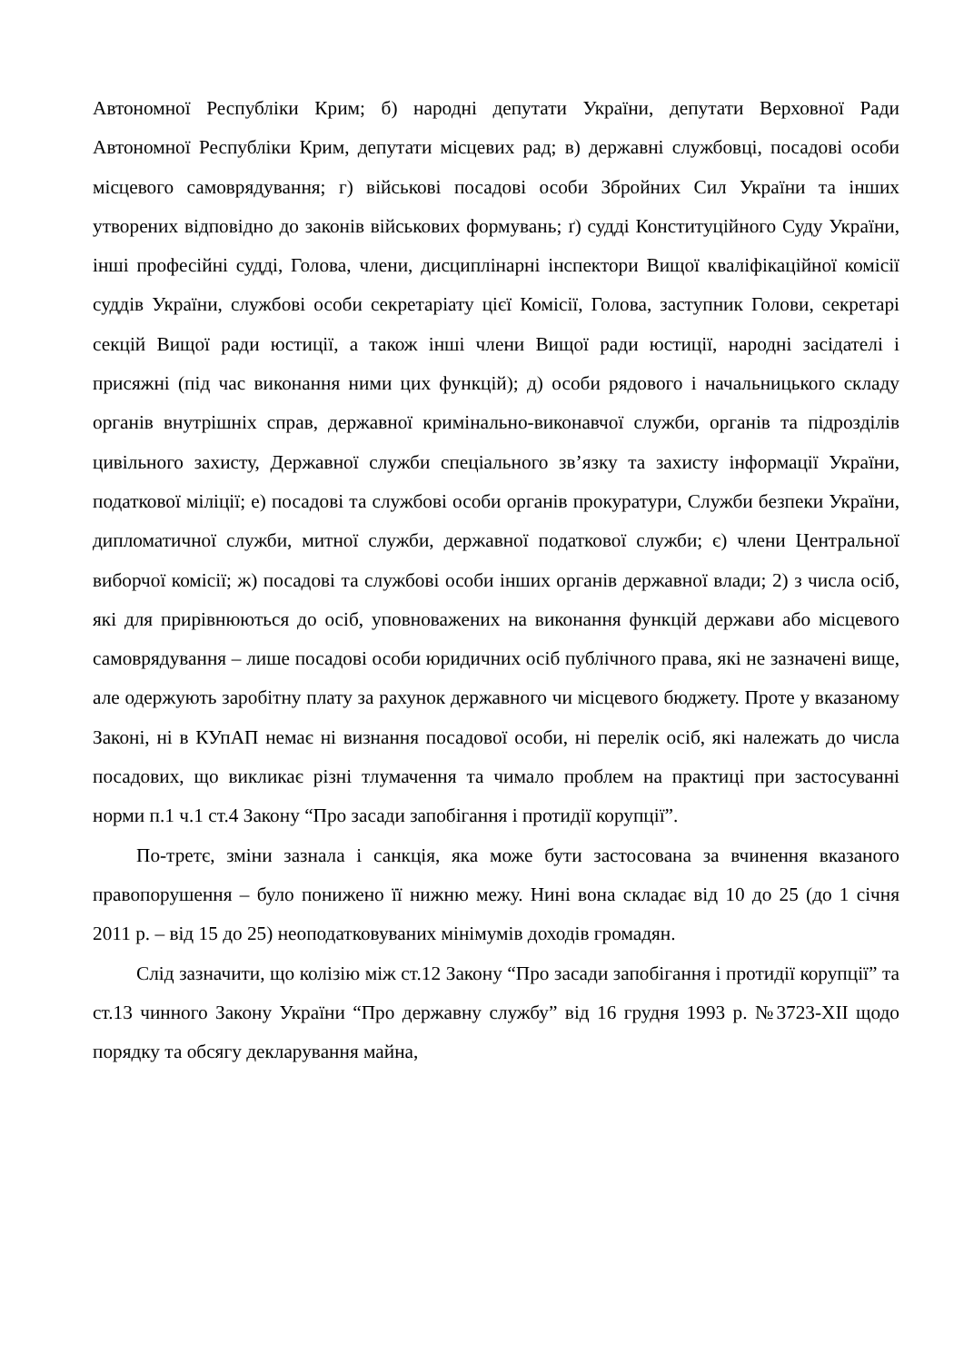Автономної Республіки Крим; б) народні депутати України, депутати Верховної Ради Автономної Республіки Крим, депутати місцевих рад; в) державні службовці, посадові особи місцевого самоврядування; г) військові посадові особи Збройних Сил України та інших утворених відповідно до законів військових формувань; ґ) судді Конституційного Суду України, інші професійні судді, Голова, члени, дисциплінарні інспектори Вищої кваліфікаційної комісії суддів України, службові особи секретаріату цієї Комісії, Голова, заступник Голови, секретарі секцій Вищої ради юстиції, а також інші члени Вищої ради юстиції, народні засідателі і присяжні (під час виконання ними цих функцій); д) особи рядового і начальницького складу органів внутрішніх справ, державної кримінально-виконавчої служби, органів та підрозділів цивільного захисту, Державної служби спеціального зв’язку та захисту інформації України, податкової міліції; е) посадові та службові особи органів прокуратури, Служби безпеки України, дипломатичної служби, митної служби, державної податкової служби; є) члени Центральної виборчої комісії; ж) посадові та службові особи інших органів державної влади; 2) з числа осіб, які для прирівнюються до осіб, уповноважених на виконання функцій держави або місцевого самоврядування – лише посадові особи юридичних осіб публічного права, які не зазначені вище, але одержують заробітну плату за рахунок державного чи місцевого бюджету. Проте у вказаному Законі, ні в КУпАП немає ні визнання посадової особи, ні перелік осіб, які належать до числа посадових, що викликає різні тлумачення та чимало проблем на практиці при застосуванні норми п.1 ч.1 ст.4 Закону “Про засади запобігання і протидії корупції”.
По-третє, зміни зазнала і санкція, яка може бути застосована за вчинення вказаного правопорушення – було понижено її нижню межу. Нині вона складає від 10 до 25 (до 1 січня 2011 р. – від 15 до 25) неоподатковуваних мінімумів доходів громадян.
Слід зазначити, що колізію між ст.12 Закону “Про засади запобігання і протидії корупції” та ст.13 чинного Закону України “Про державну службу” від 16 грудня 1993 р. №3723-XII щодо порядку та обсягу декларування майна,